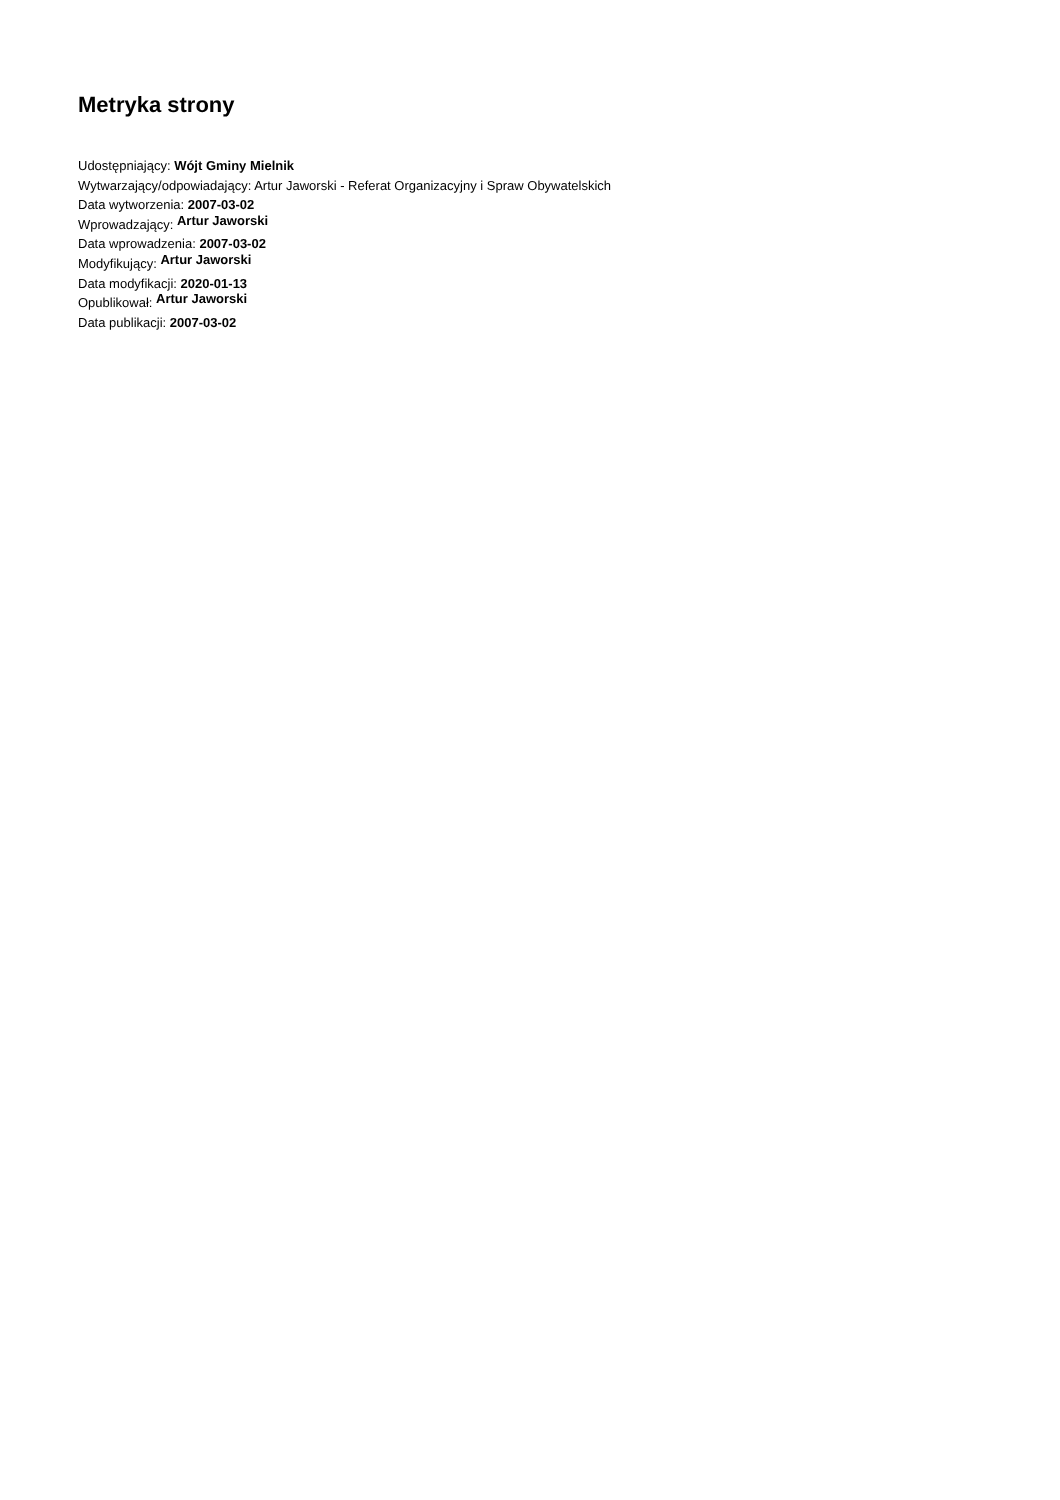Metryka strony
Udostępniający: Wójt Gminy Mielnik
Wytwarzający/odpowiadający: Artur Jaworski - Referat Organizacyjny i Spraw Obywatelskich
Data wytworzenia: 2007-03-02
Wprowadzający: Artur Jaworski
Data wprowadzenia: 2007-03-02
Modyfikujący: Artur Jaworski
Data modyfikacji: 2020-01-13
Opublikował: Artur Jaworski
Data publikacji: 2007-03-02